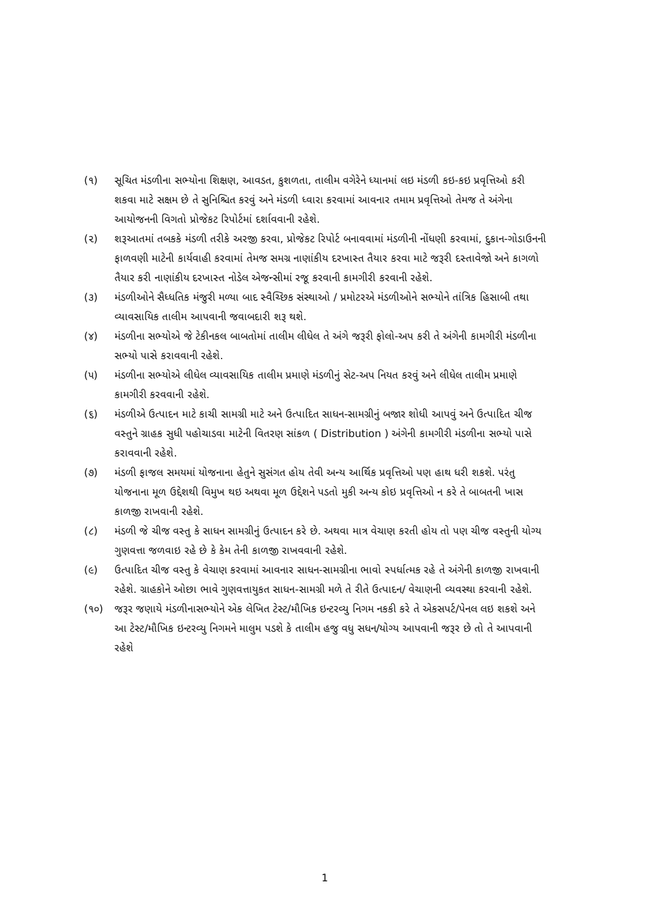(૧) સૂચિત મંડળીના સભ્યોના શિક્ષણ, આવડત, કુશળતા, તાલીમ વગેરેને ધ્યાનમાં લઇ મંડળી કઇ-કઇ પ્રવૃત્તિઓ કરી શકવા માટે સક્ષમ છે તે સુનિશ્ચિત કરવું અને મંડળી ધ્વારા કરવામાં આવનાર તમામ પ્રવૃત્તિઓ તેમજ તે અંગેના આયોજનની વિગતો પ્રોજેકટ રિપોર્ટમાં દર્શાવવાની રહેશે.
(૨) શરૂઆતમાં તબકકે મંડળી તરીકે અરજી કરવા, પ્રોજેકટ રિપોર્ટ બનાવવામાં મંડળીની નોંધણી કરવામાં, દુકાન-ગોડાઉનની ફાળવણી માટેની કાર્યવાહી કરવામાં તેમજ સમગ્ર નાણાંકીય દરખાસ્ત તૈયાર કરવા માટે જરૂરી દસ્તાવેજો અને કાગળો તૈયાર કરી નાણાંકીય દરખાસ્ત નોડેલ એજન્સીમાં રજૂ કરવાની કામગીરી કરવાની રહેશે.
(૩) મંડળીઓને સૈધ્ધતિક મંજુરી મળ્યા બાદ સ્વૈચ્છિક સંસ્થાઓ / પ્રમોટરએ મંડળીઓને સભ્યોને તાંત્રિક હિસાબી તથા વ્યાવસાયિક તાલીમ આપવાની જવાબદારી શરૂ થશે.
(૪) મંડળીના સભ્યોએ જે ટેકીનકલ બાબતોમાં તાલીમ લીધેલ તે અંગે જરૂરી ફોલો-અપ કરી તે અંગેની કામગીરી મંડળીના સભ્યો પાસે કરાવવાની રહેશે.
(૫) મંડળીના સભ્યોએ લીધેલ વ્યાવસાયિક તાલીમ પ્રમાણે મંડળીનું સેટ-અપ નિયત કરવું અને લીધેલ તાલીમ પ્રમાણે કામગીરી કરવવાની રહેશે.
(૬) મંડળીએ ઉત્પાદન માટે કાચી સામગ્રી માટે અને ઉત્પાદિત સાધન-સામગ્રીનું બજાર શોધી આપવું અને ઉત્પાદિત ચીજ વસ્તુને ગ્રાહક સુધી પહોચાડવા માટેની વિતરણ સાંકળ ( Distribution ) અંગેની કામગીરી મંડળીના સભ્યો પાસે કરાવવાની રહેશે.
(૭) મંડળી ફાજલ સમયમાં યોજનાના હેતુને સુસંગત હોય તેવી અન્ય આર્થિક પ્રવૃત્તિઓ પણ હાથ ધરી શકશે. પરંતુ યોજનાના મૂળ ઉદ્દેશથી વિમુખ થઇ અથવા મૂળ ઉદ્દેશને પડતો મુકી અન્ય કોઇ પ્રવૃત્તિઓ ન કરે તે બાબતની ખાસ કાળજી રાખવાની રહેશે.
(૮) મંડળી જે ચીજ વસ્તુ કે સાધન સામગ્રીનું ઉત્પાદન કરે છે. અથવા માત્ર વેચાણ કરતી હોય તો પણ ચીજ વસ્તુની યોગ્ય ગુણવત્તા જળવાઇ રહે છે કે કેમ તેની કાળજી રાખવવાની રહેશે.
(૯) ઉત્પાદિત ચીજ વસ્તુ કે વેચાણ કરવામાં આવનાર સાધન-સામગ્રીના ભાવો સ્પર્ધાત્મક રહે તે અંગેની કાળજી રાખવાની રહેશે. ગ્રાહકોને ઓછા ભાવે ગુણવત્તાયુકત સાધન-સામગ્રી મળે તે રીતે ઉત્પાદન/ વેચાણની વ્યવસ્થા કરવાની રહેશે.
(૧૦) જરૂર જણાયે મંડળીનાસભ્યોને એક લેખિત ટેસ્ટ/મૌખિક ઇન્ટરવ્યુ નિગમ નકકી કરે તે એકસપર્ટ/પેનલ લઇ શકશે અને આ ટેસ્ટ/મૌખિક ઇન્ટરવ્યુ નિગમને માલુમ પડશે કે તાલીમ હજુ વધુ સધન/યોગ્ય આપવાની જરૂર છે તો તે આપવાની રહેશે
1